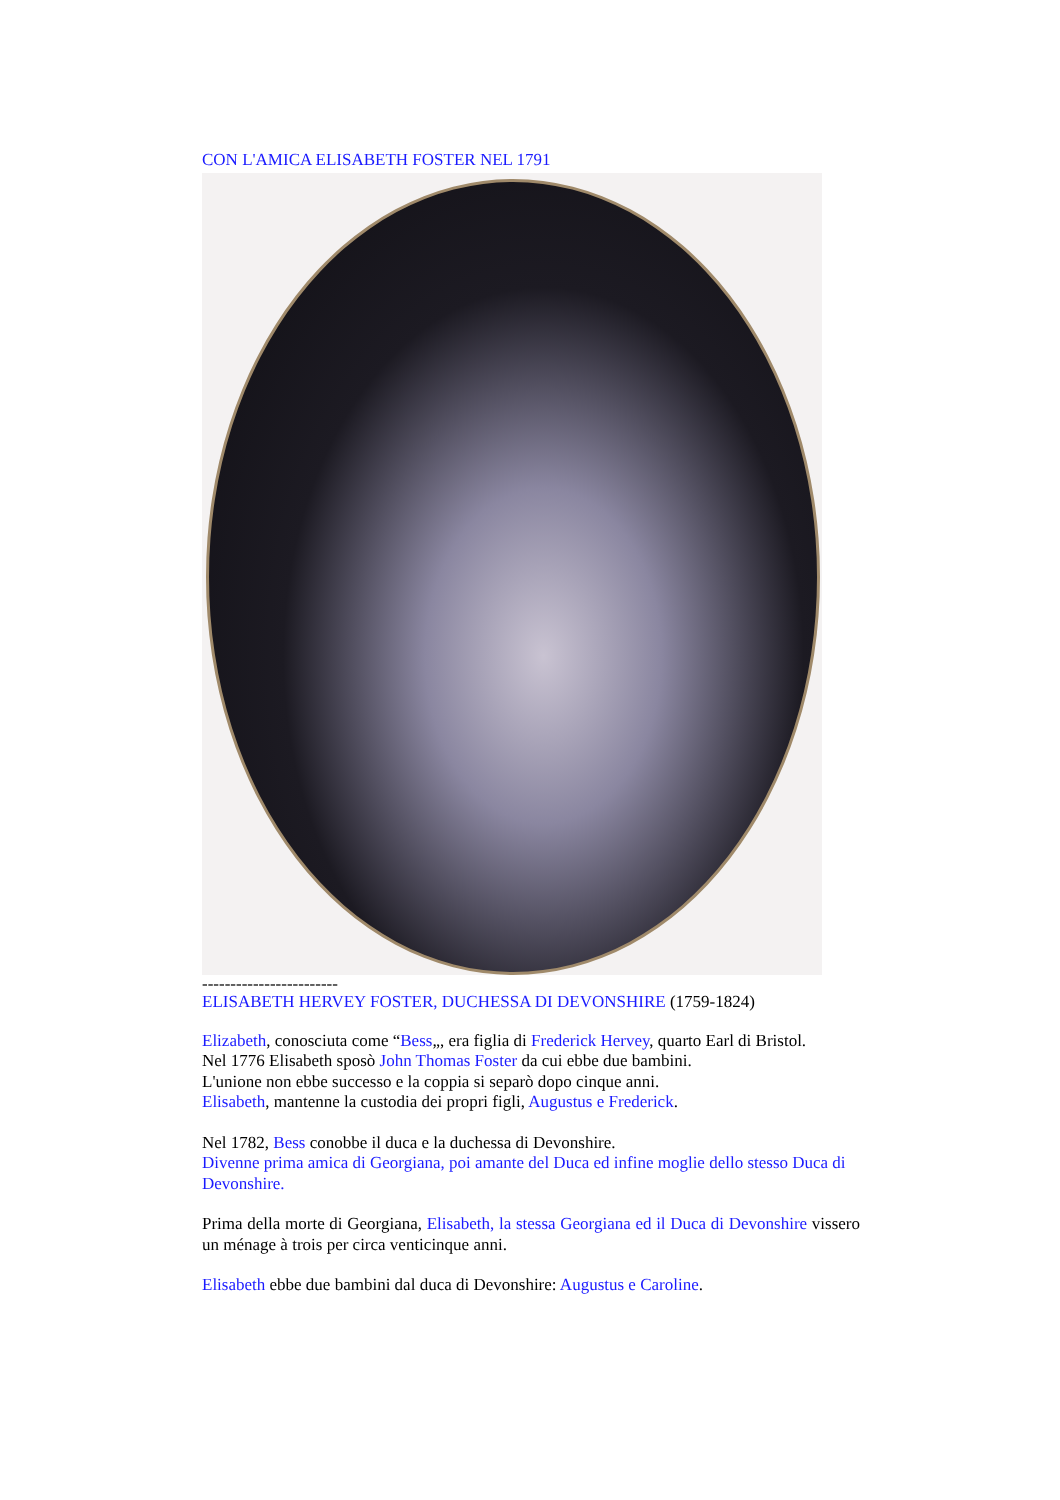CON L'AMICA ELISABETH FOSTER NEL 1791
------------------------
ELISABETH HERVEY FOSTER, DUCHESSA DI DEVONSHIRE (1759-1824)
Elizabeth, conosciuta come “Bess„, era figlia di Frederick Hervey, quarto Earl di Bristol.
Nel 1776 Elisabeth sposò John Thomas Foster da cui ebbe due bambini.
L'unione non ebbe successo e la coppia si separò dopo cinque anni.
Elisabeth, mantenne la custodia dei propri figli, Augustus e Frederick.
Nel 1782, Bess conobbe il duca e la duchessa di Devonshire.
Divenne prima amica di Georgiana, poi amante del Duca ed infine moglie dello stesso Duca di Devonshire.
Prima della morte di Georgiana, Elisabeth, la stessa Georgiana ed il Duca di Devonshire vissero un ménage à trois per circa venticinque anni.
Elisabeth ebbe due bambini dal duca di Devonshire: Augustus e Caroline.